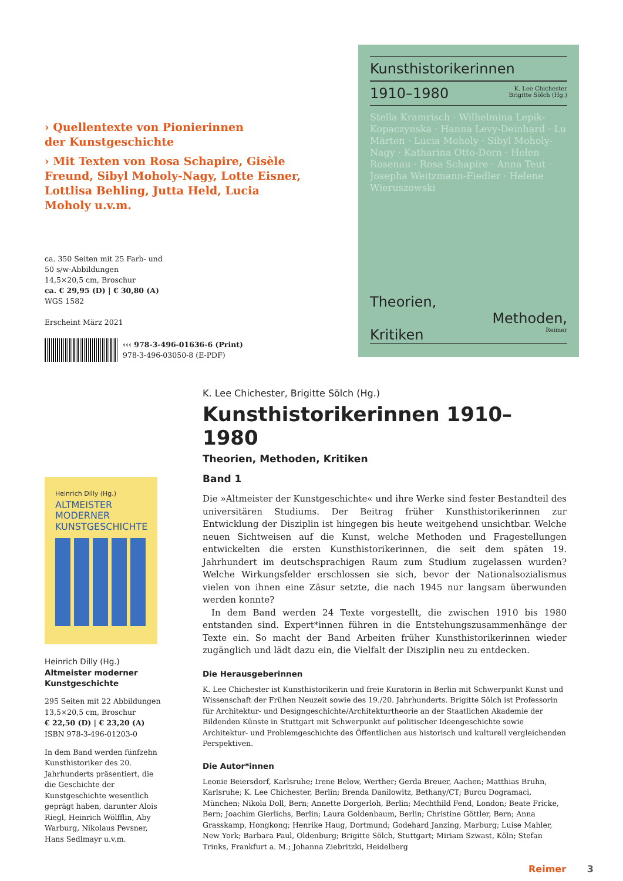› Quellentexte von Pionierinnen
der Kunstgeschichte
› Mit Texten von Rosa Schapire, Gisèle Freund, Sibyl Moholy-Nagy, Lotte Eisner, Lottlisa Behling, Jutta Held, Lucia Moholy u.v.m.
ca. 350 Seiten mit 25 Farb- und
50 s/w-Abbildungen
14,5×20,5 cm, Broschur
ca. € 29,95 (D) | € 30,80 (A)
WGS 1582
Erscheint März 2021
‹‹‹ 978-3-496-01636-6 (Print)
978-3-496-03050-8 (E-PDF)
Kunsthistorikerinnen
1910–1980 K. Lee Chichester
Brigitte Sölch (Hg.)
Stella Kramrisch · Wilhelmina Lepik-Kopaczynska · Hanna Levy-Deinhard · Lu Märten · Lucia Moholy · Sibyl Moholy-Nagy · Katharina Otto-Dorn · Helen Rosenau · Rosa Schapire · Anna Teut · Josepha Weitzmann-Fiedler · Helene Wieruszowski
Theorien,
Methoden,
Kritiken Reimer
K. Lee Chichester, Brigitte Sölch (Hg.)
Kunsthistorikerinnen 1910–1980
Theorien, Methoden, Kritiken
Band 1
Die »Altmeister der Kunstgeschichte« und ihre Werke sind fester Bestandteil des universitären Studiums. Der Beitrag früher Kunsthistorikerinnen zur Entwicklung der Disziplin ist hingegen bis heute weitgehend unsichtbar. Welche neuen Sichtweisen auf die Kunst, welche Methoden und Fragestellungen entwickelten die ersten Kunsthistorikerinnen, die seit dem späten 19. Jahrhundert im deutschsprachigen Raum zum Studium zugelassen wurden? Welche Wirkungsfelder erschlossen sie sich, bevor der Nationalsozialismus vielen von ihnen eine Zäsur setzte, die nach 1945 nur langsam überwunden werden konnte?
 In dem Band werden 24 Texte vorgestellt, die zwischen 1910 bis 1980 entstanden sind. Expert*innen führen in die Entstehungszusammenhänge der Texte ein. So macht der Band Arbeiten früher Kunsthistorikerinnen wieder zugänglich und lädt dazu ein, die Vielfalt der Disziplin neu zu entdecken.
Die Herausgeberinnen
K. Lee Chichester ist Kunsthistorikerin und freie Kuratorin in Berlin mit Schwerpunkt Kunst und Wissenschaft der Frühen Neuzeit sowie des 19./20. Jahrhunderts. Brigitte Sölch ist Professorin für Architektur- und Designgeschichte/Architekturtheorie an der Staatlichen Akademie der Bildenden Künste in Stuttgart mit Schwerpunkt auf politischer Ideengeschichte sowie Architektur- und Problemgeschichte des Öffentlichen aus historisch und kulturell vergleichenden Perspektiven.
Die Autor*innen
Leonie Beiersdorf, Karlsruhe; Irene Below, Werther; Gerda Breuer, Aachen; Matthias Bruhn, Karlsruhe; K. Lee Chichester, Berlin; Brenda Danilowitz, Bethany/CT; Burcu Dogramaci, München; Nikola Doll, Bern; Annette Dorgerloh, Berlin; Mechthild Fend, London; Beate Fricke, Bern; Joachim Gierlichs, Berlin; Laura Goldenbaum, Berlin; Christine Göttler, Bern; Anna Grasskamp, Hongkong; Henrike Haug, Dortmund; Godehard Janzing, Marburg; Luise Mahler, New York; Barbara Paul, Oldenburg; Brigitte Sölch, Stuttgart; Miriam Szwast, Köln; Stefan Trinks, Frankfurt a. M.; Johanna Ziebritzki, Heidelberg
Heinrich Dilly (Hg.)
ALTMEISTER MODERNER KUNSTGESCHICHTE
Heinrich Dilly (Hg.)
Altmeister moderner Kunstgeschichte
295 Seiten mit 22 Abbildungen
13,5×20,5 cm, Broschur
€ 22,50 (D) | € 23,20 (A)
ISBN 978-3-496-01203-0
In dem Band werden fünfzehn Kunsthistoriker des 20. Jahrhunderts präsentiert, die die Geschichte der Kunstgeschichte wesentlich geprägt haben, darunter Alois Riegl, Heinrich Wölfflin, Aby Warburg, Nikolaus Pevsner, Hans Sedlmayr u.v.m.
Reimer 3